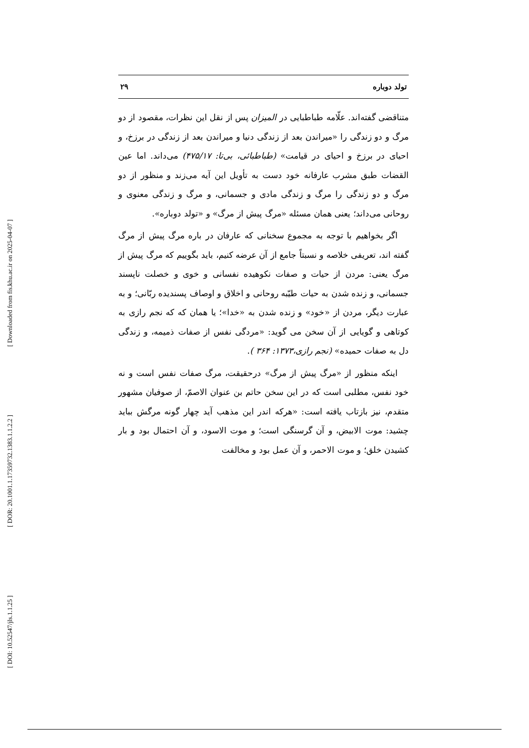[ Downloaded from fis.khu.ac.ir on 2025-04-07 ]
[ DOR: 20.1001.1.17359732.1383.1.1.2.2 ]
[ DOI: 10.52547/jls.1.1.25 ]
تولد دوباره ۲۹
متناقضی گفته‌اند. علّامه طباطبایی در المیزان پس از نقل این نظرات، مقصود از دو مرگ و دو زندگی را «میراندن بعد از زندگی دنیا و میراندن بعد از زندگی در برزخ، و احیای در برزخ و احیای در قیامت» (طباطبائی، بی‌تا: ۴۷۵/۱۷) می‌داند. اما عین القضات طبق مشرب عارفانه خود دست به تأویل این آیه می‌زند و منظور از دو مرگ و دو زندگی را مرگ و زندگی مادی و جسمانی، و مرگ و زندگی معنوی و روحانی می‌داند؛ یعنی همان مسئله «مرگ پیش از مرگ» و «تولد دوباره».
اگر بخواهیم با توجه به مجموع سخنانی که عارفان در باره مرگ پیش از مرگ گفته اند، تعریفی خلاصه و نسبتاً جامع از آن عرضه کنیم، باید بگوییم که مرگ پیش از مرگ یعنی: مردن از حیات و صفات نکوهیده نفسانی و خوی و خصلت ناپسند جسمانی، و زنده شدن به حیات طیّبه روحانی و اخلاق و اوصاف پسندیده ربّانی؛ و به عبارت دیگر، مردن از «خود» و زنده شدن به «خدا»؛ یا همان که که نجم رازی به کوتاهی و گویایی از آن سخن می گوید: «مردگی نفس از صفات ذمیمه، و زندگی دل به صفات حمیده» (نجم رازی،۱۳۷۳: ۳۶۴ ).
اینکه منظور از «مرگ پیش از مرگ» درحقیقت، مرگ صفات نفس است و نه خود نفس، مطلبی است که در این سخن حاتم بن عنوان الاصمّ، از صوفیان مشهور متقدم، نیز بازتاب یافته است: «هرکه اندر این مذهب آید چهار گونه مرگش بباید چشید: موت الابیض، و آن گرسنگی است؛ و موت الاسود، و آن احتمال بود و بار کشیدن خلق؛ و موت الاحمر، و آن عمل بود و مخالفت